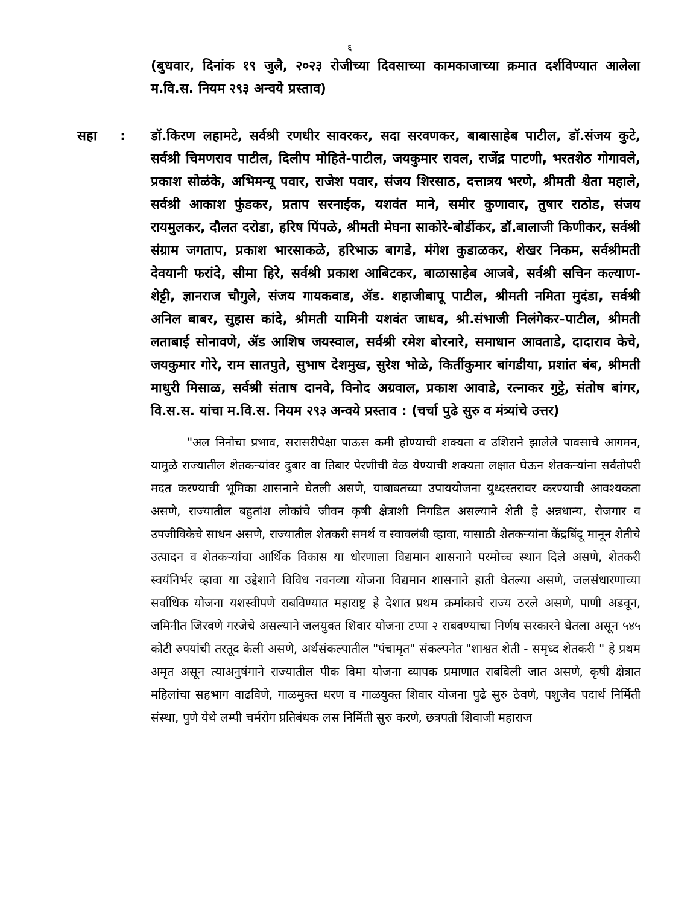६
(बुधवार, दिनांक १९ जुलै, २०२३ रोजीच्या दिवसाच्या कामकाजाच्या क्रमात दर्शविण्यात आलेला म.वि.स. नियम २९३ अन्वये प्रस्ताव)
सहा : डॉ.किरण लहामटे, सर्वश्री रणधीर सावरकर, सदा सरवणकर, बाबासाहेब पाटील, डॉ.संजय कुटे, सर्वश्री चिमणराव पाटील, दिलीप मोहिते-पाटील, जयकुमार रावल, राजेंद्र पाटणी, भरतशेठ गोगावले, प्रकाश सोळंके, अभिमन्यू पवार, राजेश पवार, संजय शिरसाठ, दत्तात्रय भरणे, श्रीमती श्वेता महाले, सर्वश्री आकाश फुंडकर, प्रताप सरनाईक, यशवंत माने, समीर कुणावार, तुषार राठोड, संजय रायमुलकर, दौलत दरोडा, हरिष पिंपळे, श्रीमती मेघना साकोरे-बोर्डीकर, डॉ.बालाजी किणीकर, सर्वश्री संग्राम जगताप, प्रकाश भारसाकळे, हरिभाऊ बागडे, मंगेश कुडाळकर, शेखर निकम, सर्वश्रीमती देवयानी फरांदे, सीमा हिरे, सर्वश्री प्रकाश आबिटकर, बाळासाहेब आजबे, सर्वश्री सचिन कल्याण-शेट्टी, ज्ञानराज चौगुले, संजय गायकवाड, ॲड. शहाजीबापू पाटील, श्रीमती नमिता मुदंडा, सर्वश्री अनिल बाबर, सुहास कांदे, श्रीमती यामिनी यशवंत जाधव, श्री.संभाजी निलंगेकर-पाटील, श्रीमती लताबाई सोनावणे, ॲड आशिष जयस्वाल, सर्वश्री रमेश बोरनारे, समाधान आवताडे, दादाराव केचे, जयकुमार गोरे, राम सातपुते, सुभाष देशमुख, सुरेश भोळे, किर्तीकुमार बांगडीया, प्रशांत बंब, श्रीमती माधुरी मिसाळ, सर्वश्री संताष दानवे, विनोद अग्रवाल, प्रकाश आवाडे, रत्नाकर गुट्टे, संतोष बांगर, वि.स.स. यांचा म.वि.स. नियम २९३ अन्वये प्रस्ताव : (चर्चा पुढे सुरु व मंत्र्यांचे उत्तर)
"अल निनोचा प्रभाव, सरासरीपेक्षा पाऊस कमी होण्याची शक्यता व उशिराने झालेले पावसाचे आगमन, यामुळे राज्यातील शेतकऱ्यांवर दुबार वा तिबार पेरणीची वेळ येण्याची शक्यता लक्षात घेऊन शेतकऱ्यांना सर्वतोपरी मदत करण्याची भूमिका शासनाने घेतली असणे, याबाबतच्या उपाययोजना युध्दस्तरावर करण्याची आवश्यकता असणे, राज्यातील बहुतांश लोकांचे जीवन कृषी क्षेत्राशी निगडित असल्याने शेती हे अन्नधान्य, रोजगार व उपजीविकेचे साधन असणे, राज्यातील शेतकरी समर्थ व स्वावलंबी व्हावा, यासाठी शेतकऱ्यांना केंद्रबिंदू मानून शेतीचे उत्पादन व शेतकऱ्यांचा आर्थिक विकास या धोरणाला विद्यमान शासनाने परमोच्च स्थान दिले असणे, शेतकरी स्वयंनिर्भर व्हावा या उद्देशाने विविध नवनव्या योजना विद्यमान शासनाने हाती घेतल्या असणे, जलसंधारणाच्या सर्वाधिक योजना यशस्वीपणे राबविण्यात महाराष्ट्र हे देशात प्रथम क्रमांकाचे राज्य ठरले असणे, पाणी अडवून, जमिनीत जिरवणे गरजेचे असल्याने जलयुक्त शिवार योजना टप्पा २ राबवण्याचा निर्णय सरकारने घेतला असून ५४५ कोटी रुपयांची तरतूद केली असणे, अर्थसंकल्पातील "पंचामृत" संकल्पनेत "शाश्वत शेती - समृध्द शेतकरी " हे प्रथम अमृत असून त्याअनुषंगाने राज्यातील पीक विमा योजना व्यापक प्रमाणात राबविली जात असणे, कृषी क्षेत्रात महिलांचा सहभाग वाढविणे, गाळमुक्त धरण व गाळयुक्त शिवार योजना पुढे सुरु ठेवणे, पशुजैव पदार्थ निर्मिती संस्था, पुणे येथे लम्पी चर्मरोग प्रतिबंधक लस निर्मिती सुरु करणे, छत्रपती शिवाजी महाराज